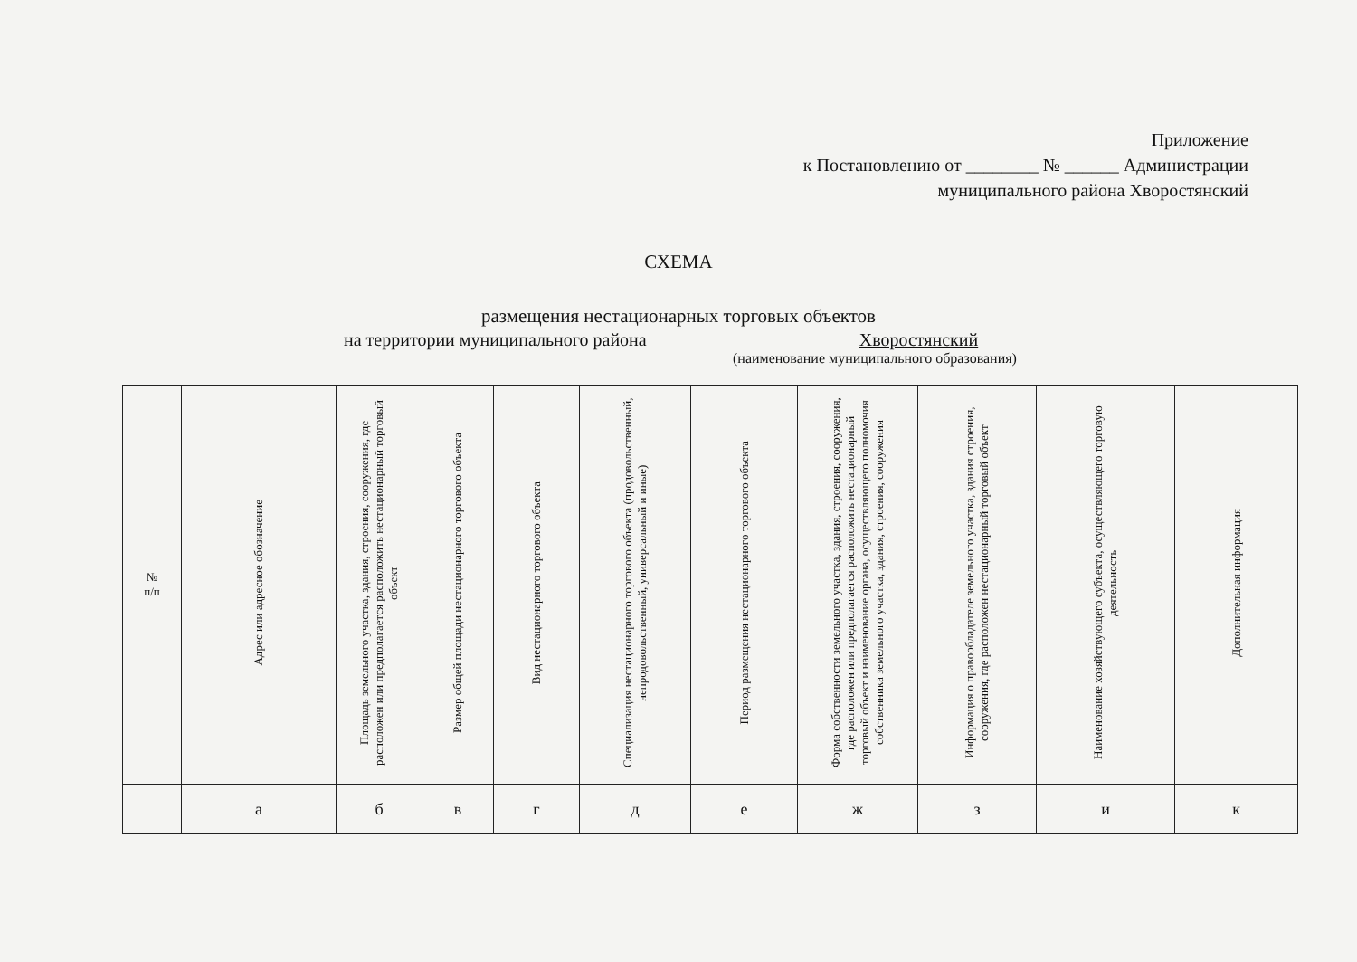Приложение
к Постановлению от ________ № ______ Администрации
муниципального района Хворостянский
СХЕМА
размещения нестационарных торговых объектов
на территории муниципального района Хворостянский
(наименование муниципального образования)
| № п/п | Адрес или адресное обозначение | Площадь земельного участка, здания, строения, сооружения, где расположен или предполагается расположить нестационарный торговый объект | Размер общей площади нестационарного торгового объекта | Вид нестационарного торгового объекта | Специализация нестационарного торгового объекта (продовольственный, непродовольственный, универсальный и иные) | Период размещения нестационарного торгового объекта | Форма собственности земельного участка, здания, строения, сооружения, где расположен или предполагается расположить нестационарный торговый объект и наименование органа, осуществляющего полномочия собственника земельного участка, здания, строения, сооружения | Информация о правообладателе земельного участка, здания строения, сооружения, где расположен нестационарный торговый объект | Наименование хозяйствующего субъекта, осуществляющего торговую деятельность | Дополнительная информация |
| --- | --- | --- | --- | --- | --- | --- | --- | --- | --- | --- |
| | а | б | в | г | д | е | ж | з | и | к |